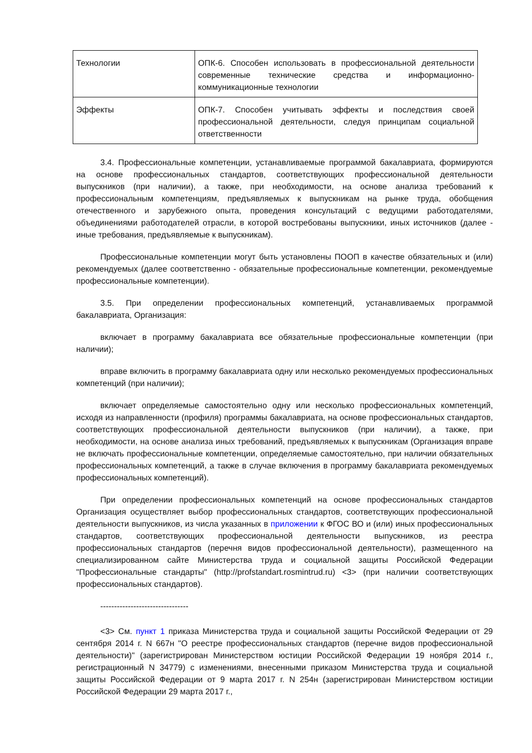| Технологии | ОПК-6. Способен использовать в профессиональной деятельности современные технические средства и информационно-коммуникационные технологии |
| Эффекты | ОПК-7. Способен учитывать эффекты и последствия своей профессиональной деятельности, следуя принципам социальной ответственности |
3.4. Профессиональные компетенции, устанавливаемые программой бакалавриата, формируются на основе профессиональных стандартов, соответствующих профессиональной деятельности выпускников (при наличии), а также, при необходимости, на основе анализа требований к профессиональным компетенциям, предъявляемых к выпускникам на рынке труда, обобщения отечественного и зарубежного опыта, проведения консультаций с ведущими работодателями, объединениями работодателей отрасли, в которой востребованы выпускники, иных источников (далее - иные требования, предъявляемые к выпускникам).
Профессиональные компетенции могут быть установлены ПООП в качестве обязательных и (или) рекомендуемых (далее соответственно - обязательные профессиональные компетенции, рекомендуемые профессиональные компетенции).
3.5. При определении профессиональных компетенций, устанавливаемых программой бакалавриата, Организация:
включает в программу бакалавриата все обязательные профессиональные компетенции (при наличии);
вправе включить в программу бакалавриата одну или несколько рекомендуемых профессиональных компетенций (при наличии);
включает определяемые самостоятельно одну или несколько профессиональных компетенций, исходя из направленности (профиля) программы бакалавриата, на основе профессиональных стандартов, соответствующих профессиональной деятельности выпускников (при наличии), а также, при необходимости, на основе анализа иных требований, предъявляемых к выпускникам (Организация вправе не включать профессиональные компетенции, определяемые самостоятельно, при наличии обязательных профессиональных компетенций, а также в случае включения в программу бакалавриата рекомендуемых профессиональных компетенций).
При определении профессиональных компетенций на основе профессиональных стандартов Организация осуществляет выбор профессиональных стандартов, соответствующих профессиональной деятельности выпускников, из числа указанных в приложении к ФГОС ВО и (или) иных профессиональных стандартов, соответствующих профессиональной деятельности выпускников, из реестра профессиональных стандартов (перечня видов профессиональной деятельности), размещенного на специализированном сайте Министерства труда и социальной защиты Российской Федерации "Профессиональные стандарты" (http://profstandart.rosmintrud.ru) <3> (при наличии соответствующих профессиональных стандартов).
--------------------------------
<3> См. пункт 1 приказа Министерства труда и социальной защиты Российской Федерации от 29 сентября 2014 г. N 667н "О реестре профессиональных стандартов (перечне видов профессиональной деятельности)" (зарегистрирован Министерством юстиции Российской Федерации 19 ноября 2014 г., регистрационный N 34779) с изменениями, внесенными приказом Министерства труда и социальной защиты Российской Федерации от 9 марта 2017 г. N 254н (зарегистрирован Министерством юстиции Российской Федерации 29 марта 2017 г.,